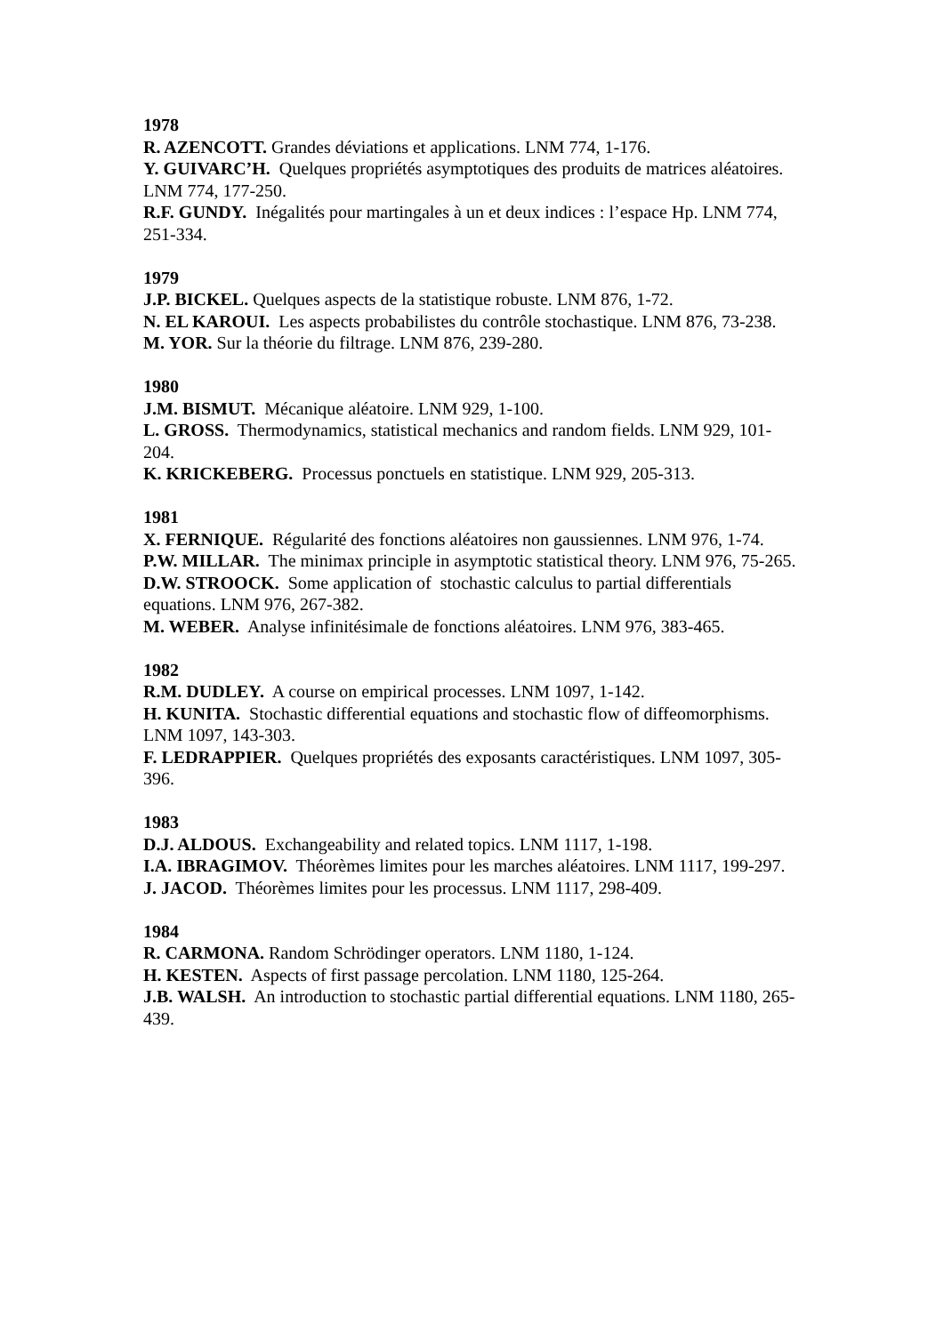1978
R. AZENCOTT. Grandes déviations et applications. LNM 774, 1-176.
Y. GUIVARC’H. Quelques propriétés asymptotiques des produits de matrices aléatoires. LNM 774, 177-250.
R.F. GUNDY. Inégalités pour martingales à un et deux indices : l’espace Hp. LNM 774, 251-334.
1979
J.P. BICKEL. Quelques aspects de la statistique robuste. LNM 876, 1-72.
N. EL KAROUI. Les aspects probabilistes du contrôle stochastique. LNM 876, 73-238.
M. YOR. Sur la théorie du filtrage. LNM 876, 239-280.
1980
J.M. BISMUT. Mécanique aléatoire. LNM 929, 1-100.
L. GROSS. Thermodynamics, statistical mechanics and random fields. LNM 929, 101-204.
K. KRICKEBERG. Processus ponctuels en statistique. LNM 929, 205-313.
1981
X. FERNIQUE. Régularité des fonctions aléatoires non gaussiennes. LNM 976, 1-74.
P.W. MILLAR. The minimax principle in asymptotic statistical theory. LNM 976, 75-265.
D.W. STROOCK. Some application of stochastic calculus to partial differentials equations. LNM 976, 267-382.
M. WEBER. Analyse infinitésimale de fonctions aléatoires. LNM 976, 383-465.
1982
R.M. DUDLEY. A course on empirical processes. LNM 1097, 1-142.
H. KUNITA. Stochastic differential equations and stochastic flow of diffeomorphisms. LNM 1097, 143-303.
F. LEDRAPPIER. Quelques propriétés des exposants caractéristiques. LNM 1097, 305-396.
1983
D.J. ALDOUS. Exchangeability and related topics. LNM 1117, 1-198.
I.A. IBRAGIMOV. Théorèmes limites pour les marches aléatoires. LNM 1117, 199-297.
J. JACOD. Théorèmes limites pour les processus. LNM 1117, 298-409.
1984
R. CARMONA. Random Schrödinger operators. LNM 1180, 1-124.
H. KESTEN. Aspects of first passage percolation. LNM 1180, 125-264.
J.B. WALSH. An introduction to stochastic partial differential equations. LNM 1180, 265-439.